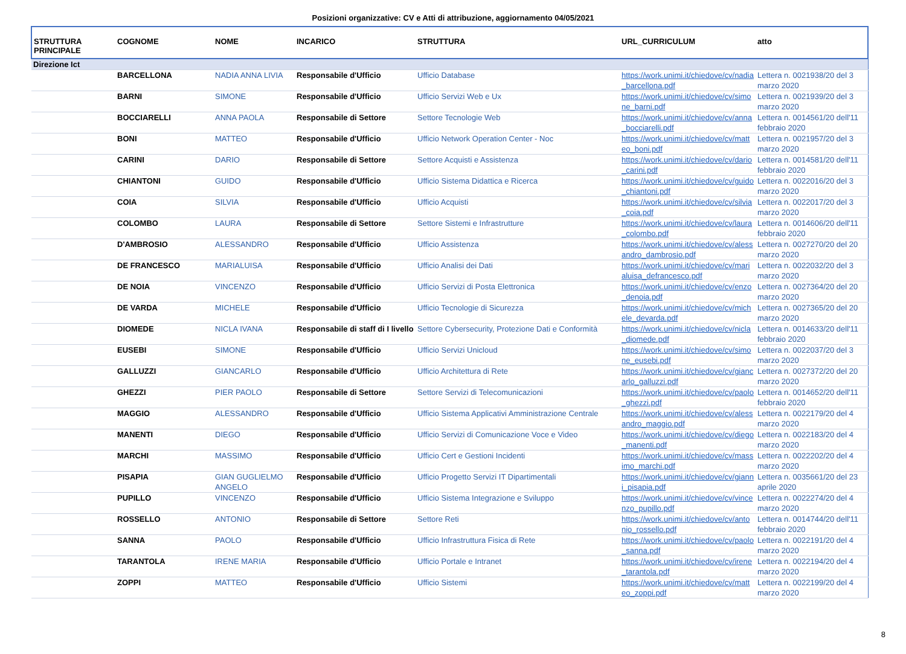Posizioni organizzative: CV e Atti di attribuzione, aggiornamento 04/05/2021
| STRUTTURA PRINCIPALE | COGNOME | NOME | INCARICO | STRUTTURA | URL_CURRICULUM | atto |
| --- | --- | --- | --- | --- | --- | --- |
| Direzione Ict | | | | | | |
| | BARCELLONA | NADIA ANNA LIVIA | Responsabile d'Ufficio | Ufficio Database | https://work.unimi.it/chiedove/cv/nadia_barcellona.pdf | Lettera n. 0021938/20 del 3 marzo 2020 |
| | BARNI | SIMONE | Responsabile d'Ufficio | Ufficio Servizi Web e Ux | https://work.unimi.it/chiedove/cv/simone_barni.pdf | Lettera n. 0021939/20 del 3 marzo 2020 |
| | BOCCIARELLI | ANNA PAOLA | Responsabile di Settore | Settore Tecnologie Web | https://work.unimi.it/chiedove/cv/anna_bocciarelli.pdf | Lettera n. 0014561/20 dell'11 febbraio 2020 |
| | BONI | MATTEO | Responsabile d'Ufficio | Ufficio Network Operation Center - Noc | https://work.unimi.it/chiedove/cv/matteo_boni.pdf | Lettera n. 0021957/20 del 3 marzo 2020 |
| | CARINI | DARIO | Responsabile di Settore | Settore Acquisti e Assistenza | https://work.unimi.it/chiedove/cv/dario_carini.pdf | Lettera n. 0014581/20 dell'11 febbraio 2020 |
| | CHIANTONI | GUIDO | Responsabile d'Ufficio | Ufficio Sistema Didattica e Ricerca | https://work.unimi.it/chiedove/cv/guido_chiantoni.pdf | Lettera n. 0022016/20 del 3 marzo 2020 |
| | COIA | SILVIA | Responsabile d'Ufficio | Ufficio Acquisti | https://work.unimi.it/chiedove/cv/silvia_coia.pdf | Lettera n. 0022017/20 del 3 marzo 2020 |
| | COLOMBO | LAURA | Responsabile di Settore | Settore Sistemi e Infrastrutture | https://work.unimi.it/chiedove/cv/laura_colombo.pdf | Lettera n. 0014606/20 dell'11 febbraio 2020 |
| | D'AMBROSIO | ALESSANDRO | Responsabile d'Ufficio | Ufficio Assistenza | https://work.unimi.it/chiedove/cv/alessandro_dambrosio.pdf | Lettera n. 0027270/20 del 20 marzo 2020 |
| | DE FRANCESCO | MARIALUISA | Responsabile d'Ufficio | Ufficio Analisi dei Dati | https://work.unimi.it/chiedove/cv/marialuisa_defrancesco.pdf | Lettera n. 0022032/20 del 3 marzo 2020 |
| | DE NOIA | VINCENZO | Responsabile d'Ufficio | Ufficio Servizi di Posta Elettronica | https://work.unimi.it/chiedove/cv/enzo_denoia.pdf | Lettera n. 0027364/20 del 20 marzo 2020 |
| | DE VARDA | MICHELE | Responsabile d'Ufficio | Ufficio Tecnologie di Sicurezza | https://work.unimi.it/chiedove/cv/michele_devarda.pdf | Lettera n. 0027365/20 del 20 marzo 2020 |
| | DIOMEDE | NICLA IVANA | Responsabile di staff di I livello | Settore Cybersecurity, Protezione Dati e Conformità | https://work.unimi.it/chiedove/cv/nicla_diomede.pdf | Lettera n. 0014633/20 dell'11 febbraio 2020 |
| | EUSEBI | SIMONE | Responsabile d'Ufficio | Ufficio Servizi Unicloud | https://work.unimi.it/chiedove/cv/simone_eusebi.pdf | Lettera n. 0022037/20 del 3 marzo 2020 |
| | GALLUZZI | GIANCARLO | Responsabile d'Ufficio | Ufficio Architettura di Rete | https://work.unimi.it/chiedove/cv/giancarlo_galluzzi.pdf | Lettera n. 0027372/20 del 20 marzo 2020 |
| | GHEZZI | PIER PAOLO | Responsabile di Settore | Settore Servizi di Telecomunicazioni | https://work.unimi.it/chiedove/cv/paolo_ghezzi.pdf | Lettera n. 0014652/20 dell'11 febbraio 2020 |
| | MAGGIO | ALESSANDRO | Responsabile d'Ufficio | Ufficio Sistema Applicativi Amministrazione Centrale | https://work.unimi.it/chiedove/cv/alessandro_maggio.pdf | Lettera n. 0022179/20 del 4 marzo 2020 |
| | MANENTI | DIEGO | Responsabile d'Ufficio | Ufficio Servizi di Comunicazione Voce e Video | https://work.unimi.it/chiedove/cv/diego_manenti.pdf | Lettera n. 0022183/20 del 4 marzo 2020 |
| | MARCHI | MASSIMO | Responsabile d'Ufficio | Ufficio Cert e Gestioni Incidenti | https://work.unimi.it/chiedove/cv/massimo_marchi.pdf | Lettera n. 0022202/20 del 4 marzo 2020 |
| | PISAPIA | GIAN GUGLIELMO ANGELO | Responsabile d'Ufficio | Ufficio Progetto Servizi IT Dipartimentali | https://work.unimi.it/chiedove/cv/gianni_pisapia.pdf | Lettera n. 0035661/20 del 23 aprile 2020 |
| | PUPILLO | VINCENZO | Responsabile d'Ufficio | Ufficio Sistema Integrazione e Sviluppo | https://work.unimi.it/chiedove/cv/vincenzo_pupillo.pdf | Lettera n. 0022274/20 del 4 marzo 2020 |
| | ROSSELLO | ANTONIO | Responsabile di Settore | Settore Reti | https://work.unimi.it/chiedove/cv/antonio_rossello.pdf | Lettera n. 0014744/20 dell'11 febbraio 2020 |
| | SANNA | PAOLO | Responsabile d'Ufficio | Ufficio Infrastruttura Fisica di Rete | https://work.unimi.it/chiedove/cv/paolo_sanna.pdf | Lettera n. 0022191/20 del 4 marzo 2020 |
| | TARANTOLA | IRENE MARIA | Responsabile d'Ufficio | Ufficio Portale e Intranet | https://work.unimi.it/chiedove/cv/irene_tarantola.pdf | Lettera n. 0022194/20 del 4 marzo 2020 |
| | ZOPPI | MATTEO | Responsabile d'Ufficio | Ufficio Sistemi | https://work.unimi.it/chiedove/cv/matteo_zoppi.pdf | Lettera n. 0022199/20 del 4 marzo 2020 |
8